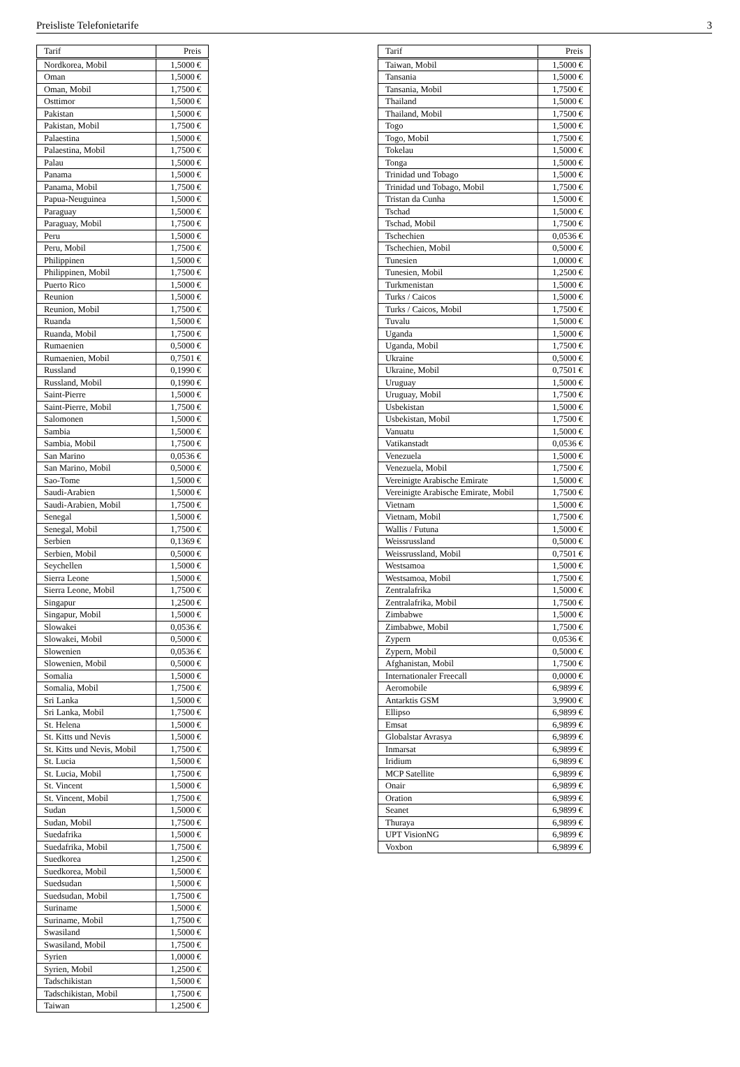Preisliste Telefonietarife 3
| Tarif | Preis |
| --- | --- |
| Nordkorea, Mobil | 1,5000 € |
| Oman | 1,5000 € |
| Oman, Mobil | 1,7500 € |
| Osttimor | 1,5000 € |
| Pakistan | 1,5000 € |
| Pakistan, Mobil | 1,7500 € |
| Palaestina | 1,5000 € |
| Palaestina, Mobil | 1,7500 € |
| Palau | 1,5000 € |
| Panama | 1,5000 € |
| Panama, Mobil | 1,7500 € |
| Papua-Neuguinea | 1,5000 € |
| Paraguay | 1,5000 € |
| Paraguay, Mobil | 1,7500 € |
| Peru | 1,5000 € |
| Peru, Mobil | 1,7500 € |
| Philippinen | 1,5000 € |
| Philippinen, Mobil | 1,7500 € |
| Puerto Rico | 1,5000 € |
| Reunion | 1,5000 € |
| Reunion, Mobil | 1,7500 € |
| Ruanda | 1,5000 € |
| Ruanda, Mobil | 1,7500 € |
| Rumaenien | 0,5000 € |
| Rumaenien, Mobil | 0,7501 € |
| Russland | 0,1990 € |
| Russland, Mobil | 0,1990 € |
| Saint-Pierre | 1,5000 € |
| Saint-Pierre, Mobil | 1,7500 € |
| Salomonen | 1,5000 € |
| Sambia | 1,5000 € |
| Sambia, Mobil | 1,7500 € |
| San Marino | 0,0536 € |
| San Marino, Mobil | 0,5000 € |
| Sao-Tome | 1,5000 € |
| Saudi-Arabien | 1,5000 € |
| Saudi-Arabien, Mobil | 1,7500 € |
| Senegal | 1,5000 € |
| Senegal, Mobil | 1,7500 € |
| Serbien | 0,1369 € |
| Serbien, Mobil | 0,5000 € |
| Seychellen | 1,5000 € |
| Sierra Leone | 1,5000 € |
| Sierra Leone, Mobil | 1,7500 € |
| Singapur | 1,2500 € |
| Singapur, Mobil | 1,5000 € |
| Slowakei | 0,0536 € |
| Slowakei, Mobil | 0,5000 € |
| Slowenien | 0,0536 € |
| Slowenien, Mobil | 0,5000 € |
| Somalia | 1,5000 € |
| Somalia, Mobil | 1,7500 € |
| Sri Lanka | 1,5000 € |
| Sri Lanka, Mobil | 1,7500 € |
| St. Helena | 1,5000 € |
| St. Kitts und Nevis | 1,5000 € |
| St. Kitts und Nevis, Mobil | 1,7500 € |
| St. Lucia | 1,5000 € |
| St. Lucia, Mobil | 1,7500 € |
| St. Vincent | 1,5000 € |
| St. Vincent, Mobil | 1,7500 € |
| Sudan | 1,5000 € |
| Sudan, Mobil | 1,7500 € |
| Suedafrika | 1,5000 € |
| Suedafrika, Mobil | 1,7500 € |
| Suedkorea | 1,2500 € |
| Suedkorea, Mobil | 1,5000 € |
| Suedsudan | 1,5000 € |
| Suedsudan, Mobil | 1,7500 € |
| Suriname | 1,5000 € |
| Suriname, Mobil | 1,7500 € |
| Swasiland | 1,5000 € |
| Swasiland, Mobil | 1,7500 € |
| Syrien | 1,0000 € |
| Syrien, Mobil | 1,2500 € |
| Tadschikistan | 1,5000 € |
| Tadschikistan, Mobil | 1,7500 € |
| Taiwan | 1,2500 € |
| Tarif | Preis |
| --- | --- |
| Taiwan, Mobil | 1,5000 € |
| Tansania | 1,5000 € |
| Tansania, Mobil | 1,7500 € |
| Thailand | 1,5000 € |
| Thailand, Mobil | 1,7500 € |
| Togo | 1,5000 € |
| Togo, Mobil | 1,7500 € |
| Tokelau | 1,5000 € |
| Tonga | 1,5000 € |
| Trinidad und Tobago | 1,5000 € |
| Trinidad und Tobago, Mobil | 1,7500 € |
| Tristan da Cunha | 1,5000 € |
| Tschad | 1,5000 € |
| Tschad, Mobil | 1,7500 € |
| Tschechien | 0,0536 € |
| Tschechien, Mobil | 0,5000 € |
| Tunesien | 1,0000 € |
| Tunesien, Mobil | 1,2500 € |
| Turkmenistan | 1,5000 € |
| Turks / Caicos | 1,5000 € |
| Turks / Caicos, Mobil | 1,7500 € |
| Tuvalu | 1,5000 € |
| Uganda | 1,5000 € |
| Uganda, Mobil | 1,7500 € |
| Ukraine | 0,5000 € |
| Ukraine, Mobil | 0,7501 € |
| Uruguay | 1,5000 € |
| Uruguay, Mobil | 1,7500 € |
| Usbekistan | 1,5000 € |
| Usbekistan, Mobil | 1,7500 € |
| Vanuatu | 1,5000 € |
| Vatikanstadt | 0,0536 € |
| Venezuela | 1,5000 € |
| Venezuela, Mobil | 1,7500 € |
| Vereinigte Arabische Emirate | 1,5000 € |
| Vereinigte Arabische Emirate, Mobil | 1,7500 € |
| Vietnam | 1,5000 € |
| Vietnam, Mobil | 1,7500 € |
| Wallis / Futuna | 1,5000 € |
| Weissrussland | 0,5000 € |
| Weissrussland, Mobil | 0,7501 € |
| Westsamoa | 1,5000 € |
| Westsamoa, Mobil | 1,7500 € |
| Zentralafrika | 1,5000 € |
| Zentralafrika, Mobil | 1,7500 € |
| Zimbabwe | 1,5000 € |
| Zimbabwe, Mobil | 1,7500 € |
| Zypern | 0,0536 € |
| Zypern, Mobil | 0,5000 € |
| Afghanistan, Mobil | 1,7500 € |
| Internationaler Freecall | 0,0000 € |
| Aeromobile | 6,9899 € |
| Antarktis GSM | 3,9900 € |
| Ellipso | 6,9899 € |
| Emsat | 6,9899 € |
| Globalstar Avrasya | 6,9899 € |
| Inmarsat | 6,9899 € |
| Iridium | 6,9899 € |
| MCP Satellite | 6,9899 € |
| Onair | 6,9899 € |
| Oration | 6,9899 € |
| Seanet | 6,9899 € |
| Thuraya | 6,9899 € |
| UPT VisionNG | 6,9899 € |
| Voxbon | 6,9899 € |